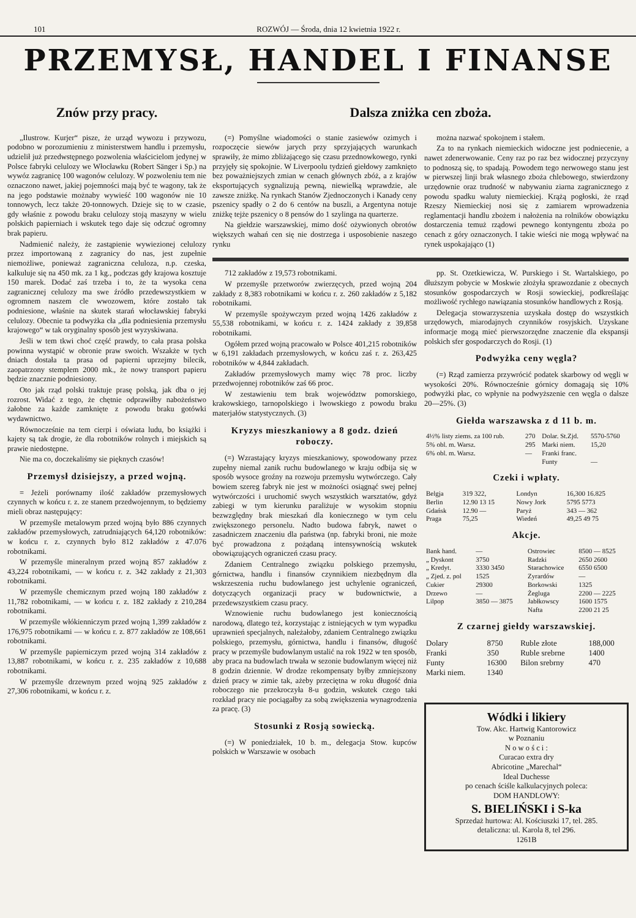101 ROZWÓJ — Środa, dnia 12 kwietnia 1922 r.
PRZEMYSŁ, HANDEL I FINANSE
Znów przy pracy.
„Ilustrow. Kurjer“ pisze, że urząd wywozu i przywozu, podobno w porozumieniu z ministerstwem handlu i przemysłu, udzielił już przedwstępnego pozwolenia właścicielom jedynej w Polsce fabryki celulozy we Włocławku (Robert Sänger i Sp.) na wywóz zagranicę 100 wagonów celulozy. W pozwoleniu tem nie oznaczono nawet, jakiej pojemności mają być te wagony, tak że na jego podstawie możnaby wywieść 100 wagonów nie 10 tonnowych, lecz także 20-tonnowych. Dzieje się to w czasie, gdy właśnie z powodu braku celulozy stoją maszyny w wielu polskich papierniach i wskutek tego daje się odczuć ogromny brak papieru.
Nadmienić należy, że zastąpienie wywiezionej celulozy przez importowaną z zagranicy do nas, jest zupełnie niemożliwe, ponieważ zagraniczna celuloza, n.p. czeska, kalkuluje się na 450 mk. za 1 kg., podczas gdy krajowa kosztuje 150 marek. Dodać zaś trzeba i to, że ta wysoka cena zagranicznej celulozy ma swe źródło przedewszystkiem w ogromnem naszem cle wwozowem, które zostało tak podniesione, właśnie na skutek starań włocławskiej fabryki celulozy. Obecnie ta podwyżka cła „dla podniesienia przemysłu krajowego“ w tak oryginalny sposób jest wyzyskiwana.
Jeśli w tem tkwi choć część prawdy, to cała prasa polska powinna wystąpić w obronie praw swoich. Wszakże w tych dniach dostała ta prasa od papierni uprzejmy bilecik, zaopatrzony stemplem 2000 mk., że nowy transport papieru będzie znacznie podniesiony.
Oto jak rząd polski traktuje prasę polską, jak dba o jej rozrost. Widać z tego, że chętnie odprawiłby nabożeństwo żałobne za każde zamknięte z powodu braku gotówki wydawnictwo.
Równocześnie na tem cierpi i oświata ludu, bo książki i kajety są tak drogie, że dla robotników rolnych i miejskich są prawie niedostępne.
Nie ma co, doczekaliśmy sie pięknych czasów!
Przemysł dzisiejszy, a przed wojną.
= Jeżeli porównamy ilość zakładów przemysłowych czynnych w końcu r. z. ze stanem przedwojennym, to będziemy mieli obraz następujący:
W przemyśle metalowym przed wojną było 886 czynnych zakładów przemysłowych, zatrudniających 64,120 robotników: w końcu r. z. czynnych było 812 zakładów z 47.076 robotnikami.
W przemyśle mineralnym przed wojną 857 zakładów z 43,224 robotnikami, — w końcu r. z. 342 zakłady z 21,303 robotnikami.
W przemyśle chemicznym przed wojną 180 zakładów z 11,782 robotnikami, — w końcu r. z. 182 zakłady z 210,284 robotnikami.
W przemyśle włókienniczym przed wojną 1,399 zakładów z 176,975 robotnikami — w końcu r. z. 877 zakładów ze 108,661 robotnikami.
W przemyśle papierniczym przed wojną 314 zakładów z 13,887 robotnikami, w końcu r. z. 235 zakładów z 10,688 robotnikami.
W przemyśle drzewnym przed wojną 925 zakładów z 27,306 robotnikami, w końcu r. z.
Dalsza zniżka cen zboża.
(=) Pomyślne wiadomości o stanie zasiewów ozimych i rozpoczęcie siewów jarych przy sprzyjających warunkach sprawiły, że mimo zbliżającego się czasu przednowkowego, rynki przyjęły się spokojnie. W Liverpoolu tydzień giełdowy zamknięto bez poważniejszych zmian w cenach głównych zbóż, a z krajów eksportujących sygnalizują pewną, niewielką wprawdzie, ale zawsze zniżkę. Na rynkach Stanów Zjednoczonych i Kanady ceny pszenicy spadły o 2 do 6 centów na buszli, a Argentyna notuje zniżkę tejże pszenicy o 8 pensów do 1 szylinga na quarterze.
Na giełdzie warszawskiej, mimo dość ożywionych obrotów większych wahań cen się nie dostrzega i usposobienie naszego rynku
można nazwać spokojnem i stałem.
Za to na rynkach niemieckich widoczne jest podniecenie, a nawet zdenerwowanie. Ceny raz po raz bez widocznej przyczyny to podnoszą się, to spadają. Powodem tego nerwowego stanu jest w pierwszej linji brak własnego zboża chlebowego, stwierdzony urzędownie oraz trudność w nabywaniu ziarna zagranicznego z powodu spadku waluty niemieckiej. Krążą pogłoski, że rząd Rzeszy Niemieckiej nosi się z zamiarem wprowadzenia reglamentacji handlu zbożem i nałożenia na rolników obowiązku dostarczenia temuż rządowi pewnego kontyngentu zboża po cenach z góry oznaczonych. I takie wieści nie mogą wpływać na rynek uspokajająco (1)
712 zakładów z 19,573 robotnikami.
W przemyśle przetworów zwierzęcych, przed wojną 204 zakłady z 8,383 robotnikami w końcu r. z. 260 zakładów z 5,182 robotnikami.
W przemyśle spożywczym przed wojną 1426 zakładów z 55,538 robotnikami, w końcu r. z. 1424 zakłady z 39,858 robotnikami.
Ogółem przed wojną pracowało w Polsce 401,215 robotników w 6,191 zakładach przemysłowych, w końcu zaś r. z. 263,425 robotników w 4,844 zakładach.
Zakładów przemysłowych mamy więc 78 proc. liczby przedwojennej robotników zaś 66 proc.
W zestawieniu tem brak województw pomorskiego, krakowskiego, tarnopolskiego i lwowskiego z powodu braku materjałów statystycznych. (3)
Kryzys mieszkaniowy a 8 godz. dzień roboczy.
(=) Wzrastający kryzys mieszkaniowy, spowodowany przez zupełny niemal zanik ruchu budowlanego w kraju odbija się w sposób wysoce groźny na rozwoju przemysłu wytwórczego. Cały bowiem szereg fabryk nie jest w możności osiągnąć swej pełnej wytwórczości i uruchomić swych wszystkich warsztatów, gdyż zabiegi w tym kierunku paraliżuje w wysokim stopniu bezwzględny brak mieszkań dla koniecznego w tym celu zwiększonego personelu. Nadto budowa fabryk, nawet o zasadniczem znaczeniu dla państwa (np. fabryki broni, nie może być prowadzona z pożądaną intensywnością wskutek obowiązujących ograniczeń czasu pracy.
Zdaniem Centralnego związku polskiego przemysłu, górnictwa, handlu i finansów czynnikiem niezbędnym dla wskrzeszenia ruchu budowlanego jest uchylenie ograniczeń, dotyczących organizacji pracy w budownictwie, a przedewszystkiem czasu pracy.
Wznowienie ruchu budowlanego jest koniecznością narodową, dlatego też, korzystając z istniejących w tym wypadku uprawnień specjalnych, należałoby, zdaniem Centralnego związku polskiego, przemysłu, górnictwa, handlu i finansów, długość pracy w przemyśle budowlanym ustalić na rok 1922 w ten sposób, aby praca na budowlach trwała w sezonie budowlanym więcej niż 8 godzin dziennie. W drodze rekompensaty byłby zmniejszony dzień pracy w zimie tak, ażeby przeciętna w roku długość dnia roboczego nie przekroczyła 8-u godzin, wskutek czego taki rozkład pracy nie pociągałby za sobą zwiększenia wynagrodzenia za pracę. (3)
Stosunki z Rosją sowiecką.
(=) W poniedziałek, 10 b. m., delegacja Stow. kupców polskich w Warszawie w osobach
pp. St. Ozetkiewicza, W. Purskiego i St. Wartalskiego, po dłuższym pobycie w Moskwie złożyła sprawozdanie z obecnych stosunków gospodarczych w Rosji sowieckiej, podkreślając możliwość rychłego nawiązania stosunków handlowych z Rosją.
Delegacja stowarzyszenia uzyskała dostęp do wszystkich urzędowych, miarodajnych czynników rosyjskich. Uzyskane informacje mogą mieć pierwszorzędne znaczenie dla ekspansji polskich sfer gospodarczych do Rosji. (1)
Podwyżka ceny węgla?
(=) Rząd zamierza przywrócić podatek skarbowy od węgli w wysokości 20%. Równocześnie górnicy domagają się 10% podwyżki płac, co wpłynie na podwyższenie cen węgla o dalsze 20—25%. (3)
Giełda warszawska z d 11 b. m.
| 4½% listy ziems. za 100 rub. | 270 | Dolar. St.Zjd. | 5570-5760 |
| 5% obl. m. Warsz. | 295 | Marki niem. | 15,20 |
| 6% obl. m. Warsz. | — | Franki franc. | |
| | | Funty | — |
Czeki i wpłaty.
| Belgja | 319 322, | Londyn | 16,300 16.825 |
| Berlin | 12.90 13 15 | Nowy Jork | 5795 5773 |
| Gdańsk | 12.90 — | Paryż | 343 — 362 |
| Praga | 75,25 | Wiedeń | 49,25 49 75 |
Akcje.
| Bank hand. | — | Ostrowiec | 8500 — 8525 |
| „ Dyskont | 3750 | Radzki | 2650 2600 |
| „ Kredyt. | 3330 3450 | Starachowice | 6550 6500 |
| „ Zjed. z. pol | 1525 | Zyrardów | — |
| Cukier | 29300 | Borkowski | 1325 |
| Drzewo | — | Żegluga | 2200 — 2225 |
| Lilpop | 3850 — 3875 | Jabłkowscy | 1600 1575 |
| | | Nafta | 2200 21 25 |
Z czarnej giełdy warszawskiej.
| Dolary | 8750 | Ruble złote | 188,000 |
| Franki | 350 | Ruble srebrne | 1400 |
| Funty | 16300 | Bilon srebrny | 470 |
| Marki niem. | 1340 | | |
Wódki i likiery
Tow. Akc. Hartwig Kantorowicz
w Poznaniu
N o w o ś c i :
Curacao extra dry
Abricotine „Marechal“
Ideal Duchesse
po cenach ściśle kalkulacyjnych poleca:
DOM HANDLOWY:
S. BIELIŃSKI i S-ka
Sprzedaż hurtowa: Al. Kościuszki 17, tel. 285.
detaliczna: ul. Karola 8, tel 296.
1261B